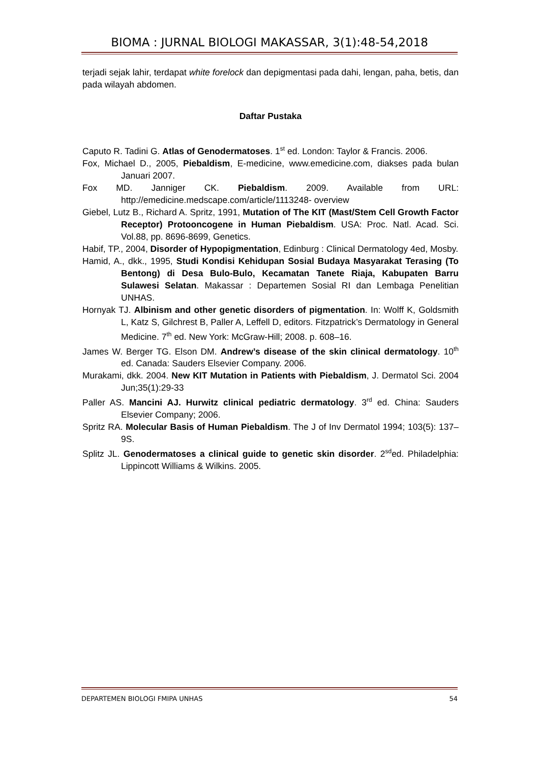BIOMA : JURNAL BIOLOGI MAKASSAR, 3(1):48-54,2018
terjadi sejak lahir, terdapat white forelock dan depigmentasi pada dahi, lengan, paha, betis, dan pada wilayah abdomen.
Daftar Pustaka
Caputo R. Tadini G. Atlas of Genodermatoses. 1<sup>st</sup> ed. London: Taylor & Francis. 2006.
Fox, Michael D., 2005, Piebaldism, E-medicine, www.emedicine.com, diakses pada bulan Januari 2007.
Fox MD. Janniger CK. Piebaldism. 2009. Available from URL: http://emedicine.medscape.com/article/1113248- overview
Giebel, Lutz B., Richard A. Spritz, 1991, Mutation of The KIT (Mast/Stem Cell Growth Factor Receptor) Protooncogene in Human Piebaldism. USA: Proc. Natl. Acad. Sci. Vol.88, pp. 8696-8699, Genetics.
Habif, TP., 2004, Disorder of Hypopigmentation, Edinburg : Clinical Dermatology 4ed, Mosby.
Hamid, A., dkk., 1995, Studi Kondisi Kehidupan Sosial Budaya Masyarakat Terasing (To Bentong) di Desa Bulo-Bulo, Kecamatan Tanete Riaja, Kabupaten Barru Sulawesi Selatan. Makassar : Departemen Sosial RI dan Lembaga Penelitian UNHAS.
Hornyak TJ. Albinism and other genetic disorders of pigmentation. In: Wolff K, Goldsmith L, Katz S, Gilchrest B, Paller A, Leffell D, editors. Fitzpatrick’s Dermatology in General Medicine. 7<sup>th</sup> ed. New York: McGraw-Hill; 2008. p. 608–16.
James W. Berger TG. Elson DM. Andrew’s disease of the skin clinical dermatology. 10<sup>th</sup> ed. Canada: Sauders Elsevier Company. 2006.
Murakami, dkk. 2004. New KIT Mutation in Patients with Piebaldism, J. Dermatol Sci. 2004 Jun;35(1):29-33
Paller AS. Mancini AJ. Hurwitz clinical pediatric dermatology. 3<sup>rd</sup> ed. China: Sauders Elsevier Company; 2006.
Spritz RA. Molecular Basis of Human Piebaldism. The J of Inv Dermatol 1994; 103(5): 137–9S.
Splitz JL. Genodermatoses a clinical guide to genetic skin disorder. 2<sup>sd</sup>ed. Philadelphia: Lippincott Williams & Wilkins. 2005.
DEPARTEMEN BIOLOGI FMIPA UNHAS 54